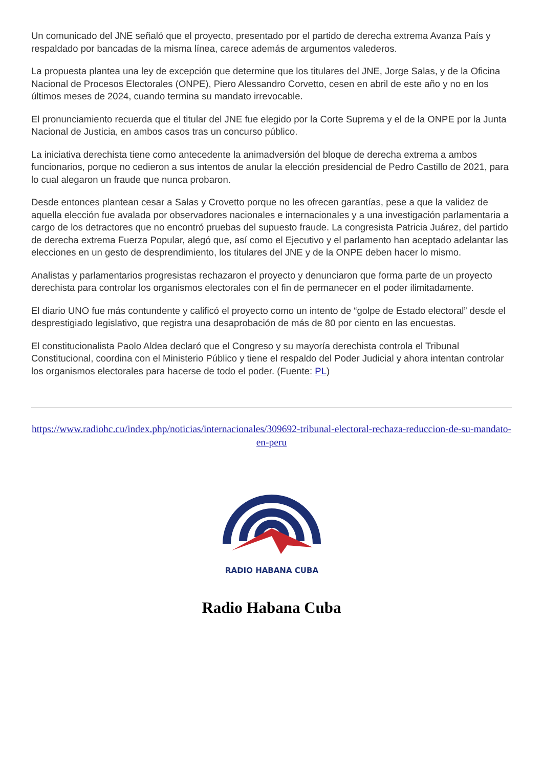Un comunicado del JNE señaló que el proyecto, presentado por el partido de derecha extrema Avanza País y respaldado por bancadas de la misma línea, carece además de argumentos valederos.
La propuesta plantea una ley de excepción que determine que los titulares del JNE, Jorge Salas, y de la Oficina Nacional de Procesos Electorales (ONPE), Piero Alessandro Corvetto, cesen en abril de este año y no en los últimos meses de 2024, cuando termina su mandato irrevocable.
El pronunciamiento recuerda que el titular del JNE fue elegido por la Corte Suprema y el de la ONPE por la Junta Nacional de Justicia, en ambos casos tras un concurso público.
La iniciativa derechista tiene como antecedente la animadversión del bloque de derecha extrema a ambos funcionarios, porque no cedieron a sus intentos de anular la elección presidencial de Pedro Castillo de 2021, para lo cual alegaron un fraude que nunca probaron.
Desde entonces plantean cesar a Salas y Crovetto porque no les ofrecen garantías, pese a que la validez de aquella elección fue avalada por observadores nacionales e internacionales y a una investigación parlamentaria a cargo de los detractores que no encontró pruebas del supuesto fraude. La congresista Patricia Juárez, del partido de derecha extrema Fuerza Popular, alegó que, así como el Ejecutivo y el parlamento han aceptado adelantar las elecciones en un gesto de desprendimiento, los titulares del JNE y de la ONPE deben hacer lo mismo.
Analistas y parlamentarios progresistas rechazaron el proyecto y denunciaron que forma parte de un proyecto derechista para controlar los organismos electorales con el fin de permanecer en el poder ilimitadamente.
El diario UNO fue más contundente y calificó el proyecto como un intento de “golpe de Estado electoral” desde el desprestigiado legislativo, que registra una desaprobación de más de 80 por ciento en las encuestas.
El constitucionalista Paolo Aldea declaró que el Congreso y su mayoría derechista controla el Tribunal Constitucional, coordina con el Ministerio Público y tiene el respaldo del Poder Judicial y ahora intentan controlar los organismos electorales para hacerse de todo el poder. (Fuente: PL)
https://www.radiohc.cu/index.php/noticias/internacionales/309692-tribunal-electoral-rechaza-reduccion-de-su-mandato-en-peru
RADIO HABANA CUBA
Radio Habana Cuba